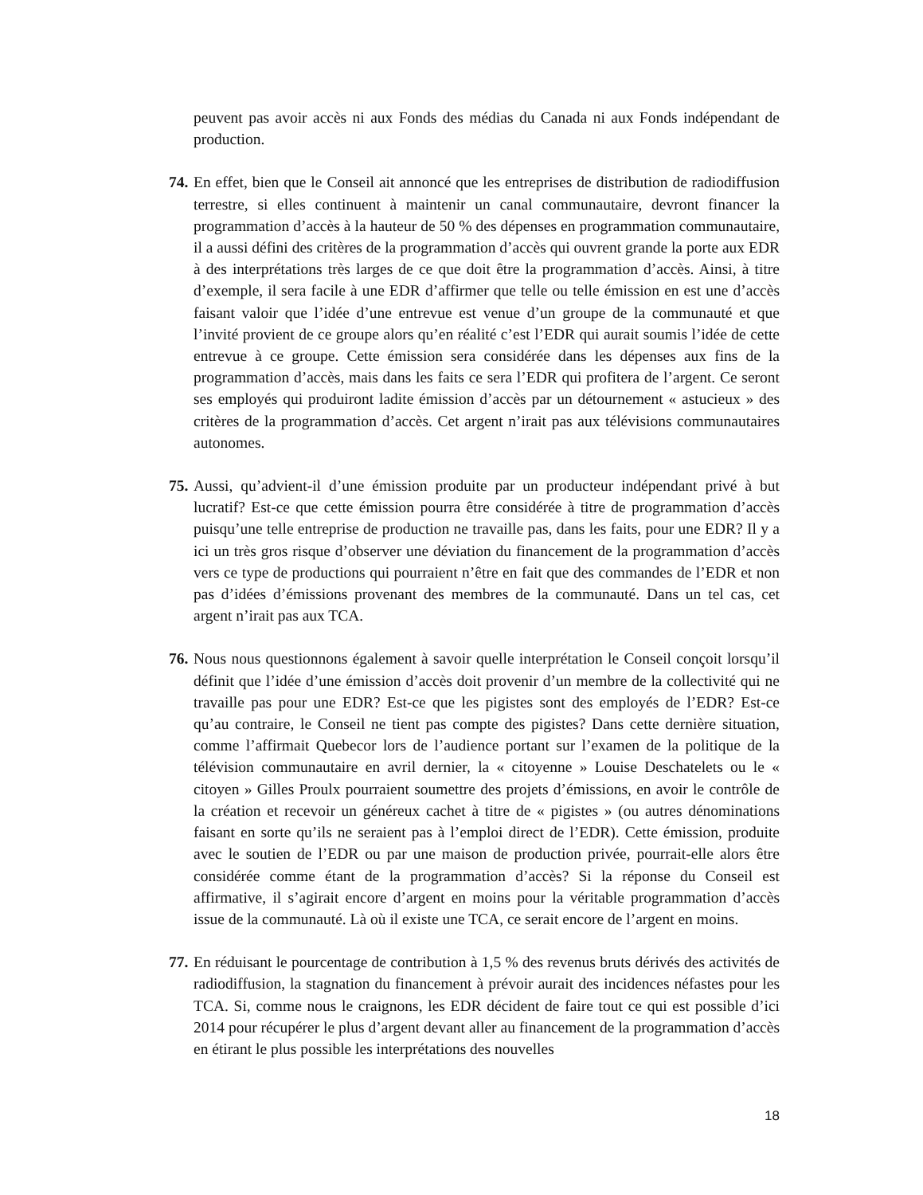peuvent pas avoir accès ni aux Fonds des médias du Canada ni aux Fonds indépendant de production.
74. En effet, bien que le Conseil ait annoncé que les entreprises de distribution de radiodiffusion terrestre, si elles continuent à maintenir un canal communautaire, devront financer la programmation d’accès à la hauteur de 50 % des dépenses en programmation communautaire, il a aussi défini des critères de la programmation d’accès qui ouvrent grande la porte aux EDR à des interprétations très larges de ce que doit être la programmation d’accès. Ainsi, à titre d’exemple, il sera facile à une EDR d’affirmer que telle ou telle émission en est une d’accès faisant valoir que l’idée d’une entrevue est venue d’un groupe de la communauté et que l’invité provient de ce groupe alors qu’en réalité c’est l’EDR qui aurait soumis l’idée de cette entrevue à ce groupe. Cette émission sera considérée dans les dépenses aux fins de la programmation d’accès, mais dans les faits ce sera l’EDR qui profitera de l’argent. Ce seront ses employés qui produiront ladite émission d’accès par un détournement « astucieux » des critères de la programmation d’accès. Cet argent n’irait pas aux télévisions communautaires autonomes.
75. Aussi, qu’advient-il d’une émission produite par un producteur indépendant privé à but lucratif? Est-ce que cette émission pourra être considérée à titre de programmation d’accès puisqu’une telle entreprise de production ne travaille pas, dans les faits, pour une EDR? Il y a ici un très gros risque d’observer une déviation du financement de la programmation d’accès vers ce type de productions qui pourraient n’être en fait que des commandes de l’EDR et non pas d’idées d’émissions provenant des membres de la communauté. Dans un tel cas, cet argent n’irait pas aux TCA.
76. Nous nous questionnons également à savoir quelle interprétation le Conseil conçoit lorsqu’il définit que l’idée d’une émission d’accès doit provenir d’un membre de la collectivité qui ne travaille pas pour une EDR? Est-ce que les pigistes sont des employés de l’EDR? Est-ce qu’au contraire, le Conseil ne tient pas compte des pigistes? Dans cette dernière situation, comme l’affirmait Quebecor lors de l’audience portant sur l’examen de la politique de la télévision communautaire en avril dernier, la « citoyenne » Louise Deschatelets ou le « citoyen » Gilles Proulx pourraient soumettre des projets d’émissions, en avoir le contrôle de la création et recevoir un généreux cachet à titre de « pigistes » (ou autres dénominations faisant en sorte qu’ils ne seraient pas à l’emploi direct de l’EDR). Cette émission, produite avec le soutien de l’EDR ou par une maison de production privée, pourrait-elle alors être considérée comme étant de la programmation d’accès? Si la réponse du Conseil est affirmative, il s’agirait encore d’argent en moins pour la véritable programmation d’accès issue de la communauté. Là où il existe une TCA, ce serait encore de l’argent en moins.
77. En réduisant le pourcentage de contribution à 1,5 % des revenus bruts dérivés des activités de radiodiffusion, la stagnation du financement à prévoir aurait des incidences néfastes pour les TCA. Si, comme nous le craignons, les EDR décident de faire tout ce qui est possible d’ici 2014 pour récupérer le plus d’argent devant aller au financement de la programmation d’accès en étirant le plus possible les interprétations des nouvelles
18